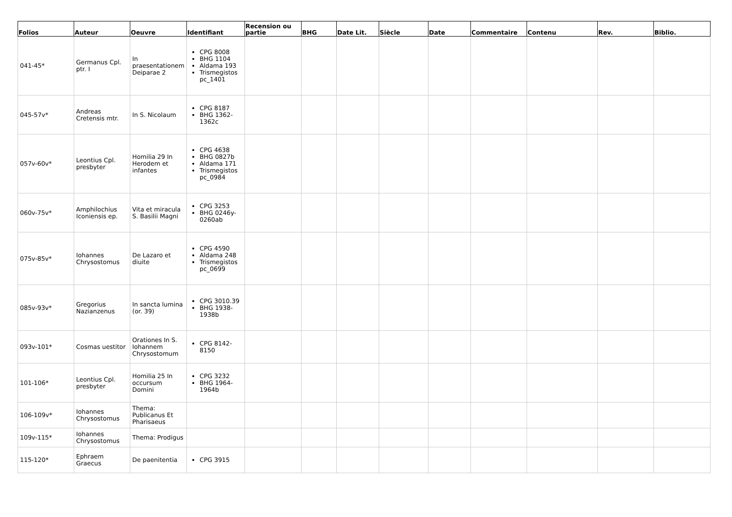| Folios | Auteur | Oeuvre | Identifiant | Recension ou partie | BHG | Date Lit. | Siècle | Date | Commentaire | Contenu | Rev. | Biblio. |
| --- | --- | --- | --- | --- | --- | --- | --- | --- | --- | --- | --- | --- |
| 041-45* | Germanus Cpl. ptr. I | In praesentationem Deiparae 2 | CPG 8008 BHG 1104 Aldama 193 Trismegistos pc_1401 | | | | | | | | | |
| 045-57v* | Andreas Cretensis mtr. | In S. Nicolaum | CPG 8187 BHG 1362-1362c | | | | | | | | | |
| 057v-60v* | Leontius Cpl. presbyter | Homilia 29 In Herodem et infantes | CPG 4638 BHG 0827b Aldama 171 Trismegistos pc_0984 | | | | | | | | | |
| 060v-75v* | Amphilochius Iconiensis ep. | Vita et miracula S. Basilii Magni | CPG 3253 BHG 0246y-0260ab | | | | | | | | | |
| 075v-85v* | Iohannes Chrysostomus | De Lazaro et diuite | CPG 4590 Aldama 248 Trismegistos pc_0699 | | | | | | | | | |
| 085v-93v* | Gregorius Nazianzenus | In sancta lumina (or. 39) | CPG 3010.39 BHG 1938-1938b | | | | | | | | | |
| 093v-101* | Cosmas uestitor | Orationes In S. Iohannem Chrysostomum | CPG 8142-8150 | | | | | | | | | |
| 101-106* | Leontius Cpl. presbyter | Homilia 25 In occursum Domini | CPG 3232 BHG 1964-1964b | | | | | | | | | |
| 106-109v* | Iohannes Chrysostomus | Thema: Publicanus Et Pharisaeus | | | | | | | | | | |
| 109v-115* | Iohannes Chrysostomus | Thema: Prodigus | | | | | | | | | | |
| 115-120* | Ephraem Graecus | De paenitentia | CPG 3915 | | | | | | | | | |